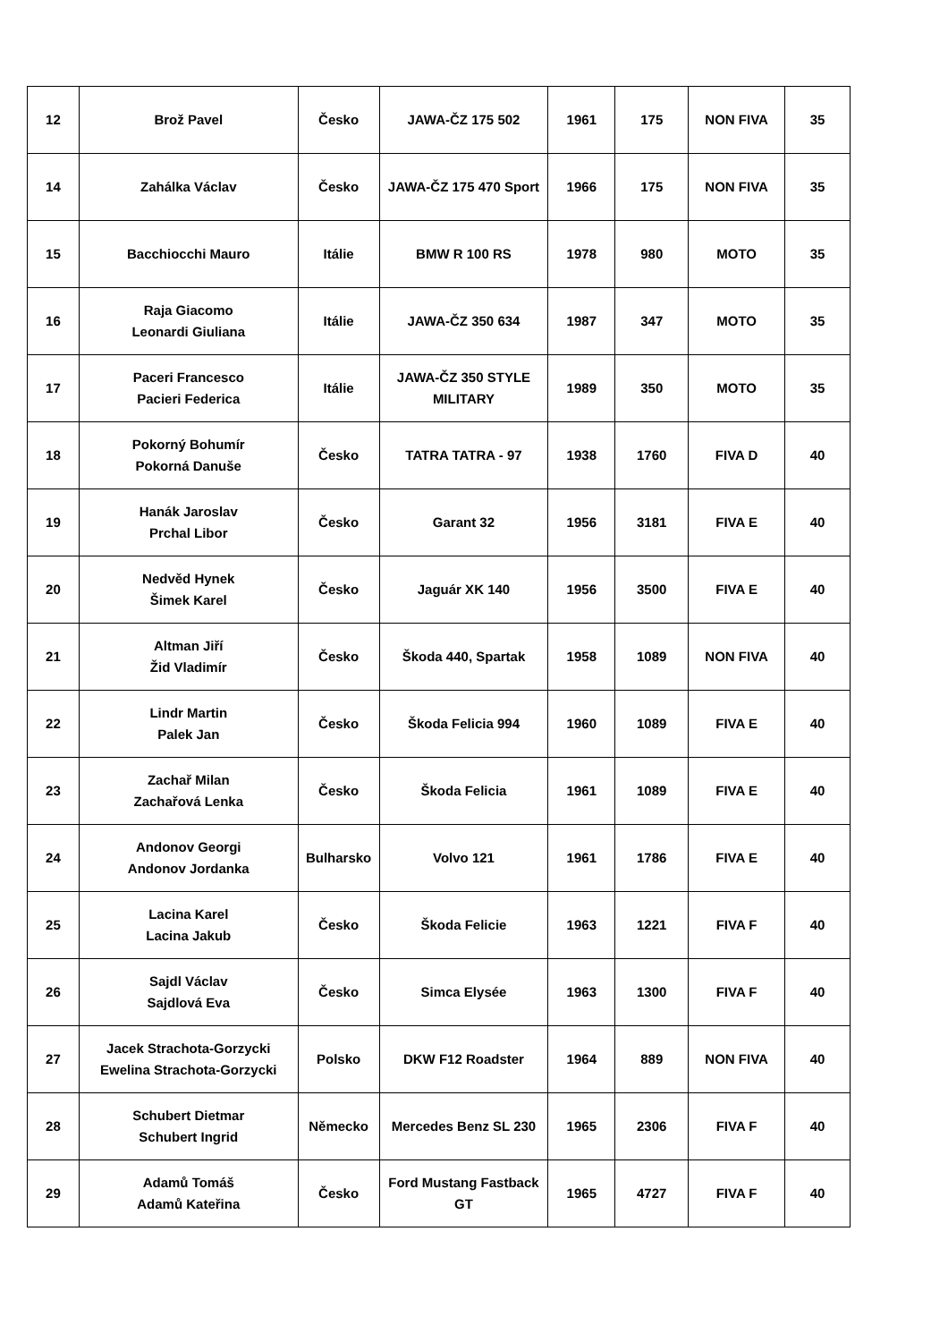| 12 | Brož Pavel | Česko | JAWA-ČZ 175 502 | 1961 | 175 | NON FIVA | 35 |
| 14 | Zahálka Václav | Česko | JAWA-ČZ 175 470 Sport | 1966 | 175 | NON FIVA | 35 |
| 15 | Bacchiocchi Mauro | Itálie | BMW R 100 RS | 1978 | 980 | MOTO | 35 |
| 16 | Raja Giacomo Leonardi Giuliana | Itálie | JAWA-ČZ 350 634 | 1987 | 347 | MOTO | 35 |
| 17 | Paceri Francesco Pacieri Federica | Itálie | JAWA-ČZ 350 STYLE MILITARY | 1989 | 350 | MOTO | 35 |
| 18 | Pokorný Bohumír Pokorná Danuše | Česko | TATRA TATRA - 97 | 1938 | 1760 | FIVA D | 40 |
| 19 | Hanák Jaroslav Prchal Libor | Česko | Garant 32 | 1956 | 3181 | FIVA E | 40 |
| 20 | Nedvěd Hynek Šimek Karel | Česko | Jaguár XK 140 | 1956 | 3500 | FIVA E | 40 |
| 21 | Altman Jiří Žid Vladimír | Česko | Škoda 440, Spartak | 1958 | 1089 | NON FIVA | 40 |
| 22 | Lindr Martin Palek Jan | Česko | Škoda Felicia 994 | 1960 | 1089 | FIVA E | 40 |
| 23 | Zachař Milan Zachařová Lenka | Česko | Škoda Felicia | 1961 | 1089 | FIVA E | 40 |
| 24 | Andonov Georgi Andonov Jordanka | Bulharsko | Volvo 121 | 1961 | 1786 | FIVA E | 40 |
| 25 | Lacina Karel Lacina Jakub | Česko | Škoda Felicie | 1963 | 1221 | FIVA F | 40 |
| 26 | Sajdl Václav Sajdlová Eva | Česko | Simca Elysée | 1963 | 1300 | FIVA F | 40 |
| 27 | Jacek Strachota-Gorzycki Ewelina Strachota-Gorzycki | Polsko | DKW F12 Roadster | 1964 | 889 | NON FIVA | 40 |
| 28 | Schubert Dietmar Schubert Ingrid | Německo | Mercedes Benz SL 230 | 1965 | 2306 | FIVA F | 40 |
| 29 | Adamů Tomáš Adamů Kateřina | Česko | Ford Mustang Fastback GT | 1965 | 4727 | FIVA F | 40 |